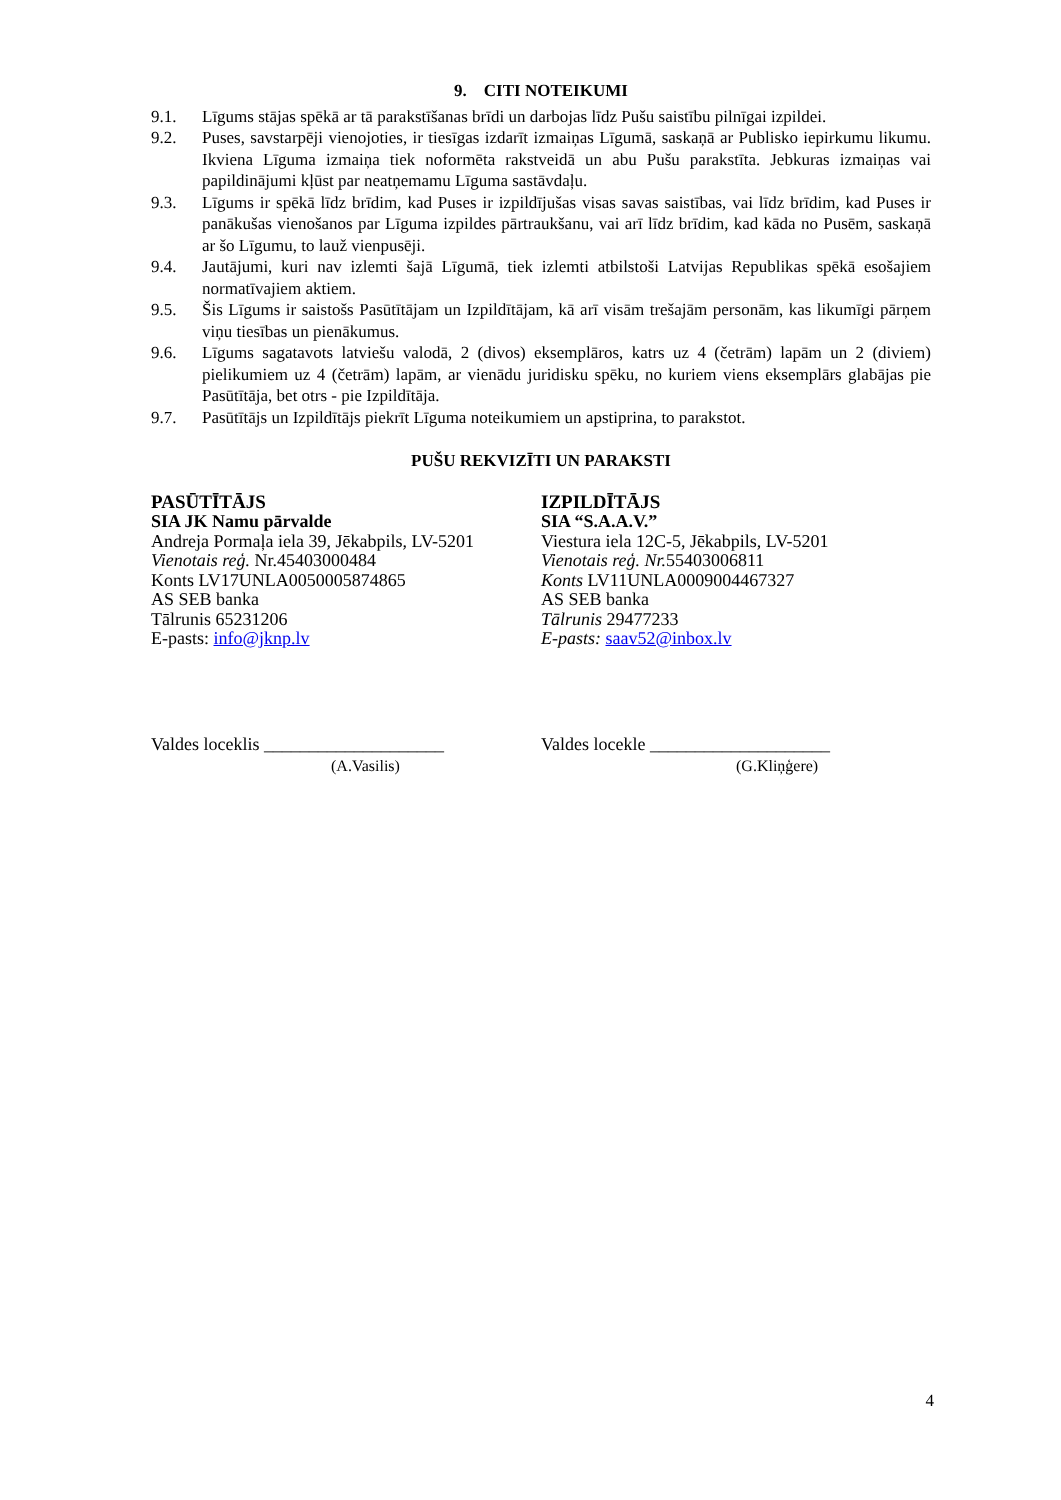9. CITI NOTEIKUMI
9.1. Līgums stājas spēkā ar tā parakstīšanas brīdi un darbojas līdz Pušu saistību pilnīgai izpildei.
9.2. Puses, savstarpēji vienojoties, ir tiesīgas izdarīt izmaiņas Līgumā, saskaņā ar Publisko iepirkumu likumu. Ikviena Līguma izmaiņa tiek noformēta rakstveidā un abu Pušu parakstīta. Jebkuras izmaiņas vai papildinājumi kļūst par neatņemamu Līguma sastāvdaļu.
9.3. Līgums ir spēkā līdz brīdim, kad Puses ir izpildījušas visas savas saistības, vai līdz brīdim, kad Puses ir panākušas vienošanos par Līguma izpildes pārtraukšanu, vai arī līdz brīdim, kad kāda no Pusēm, saskaņā ar šo Līgumu, to lauž vienpusēji.
9.4. Jautājumi, kuri nav izlemti šajā Līgumā, tiek izlemti atbilstoši Latvijas Republikas spēkā esošajiem normatīvajiem aktiem.
9.5. Šis Līgums ir saistošs Pasūtītājam un Izpildītājam, kā arī visām trešajām personām, kas likumīgi pārņem viņu tiesības un pienākumus.
9.6. Līgums sagatavots latviešu valodā, 2 (divos) eksemplāros, katrs uz 4 (četrām) lapām un 2 (diviem) pielikumiem uz 4 (četrām) lapām, ar vienādu juridisku spēku, no kuriem viens eksemplārs glabājas pie Pasūtītāja, bet otrs - pie Izpildītāja.
9.7. Pasūtītājs un Izpildītājs piekrīt Līguma noteikumiem un apstiprina, to parakstot.
PUŠU REKVIZĪTI UN PARAKSTI
PASŪTĪTĀJS
SIA JK Namu pārvalde
Andreja Pormaļa iela 39, Jēkabpils, LV-5201
Vienotais reģ. Nr.45403000484
Konts LV17UNLA0050005874865
AS SEB banka
Tālrunis 65231206
E-pasts: info@jknp.lv
IZPILDĪTĀJS
SIA “S.A.A.V.”
Viestura iela 12C-5, Jēkabpils, LV-5201
Vienotais reģ. Nr. 55403006811
Konts LV11UNLA0009004467327
AS SEB banka
Tālrunis 29477233
E-pasts: saav52@inbox.lv
Valdes loceklis ____________________
(A.Vasilis)
Valdes locekle ____________________
(G.Kliņģere)
4